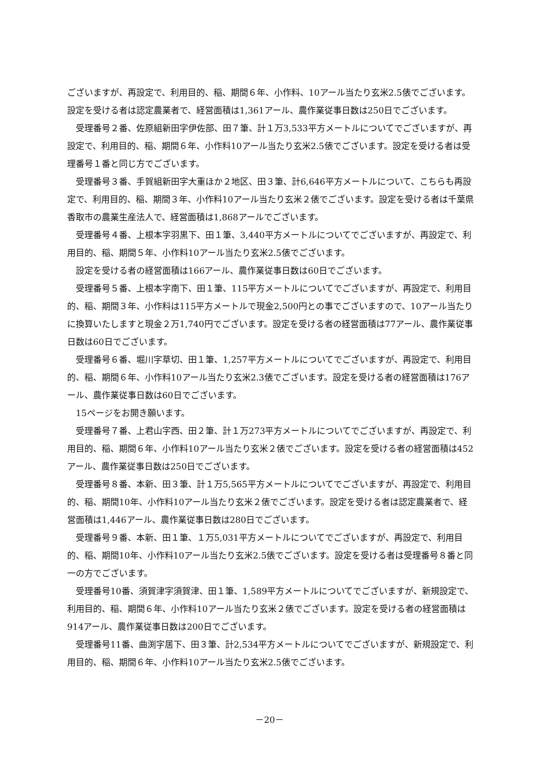ございますが、再設定で、利用目的、稲、期間６年、小作料、10アール当たり玄米2.5俵でございます。設定を受ける者は認定農業者で、経営面積は1,361アール、農作業従事日数は250日でございます。
受理番号２番、佐原組新田字伊佐部、田７筆、計１万3,533平方メートルについてでございますが、再設定で、利用目的、稲、期間６年、小作料10アール当たり玄米2.5俵でございます。設定を受ける者は受理番号１番と同じ方でございます。
受理番号３番、手賀組新田字大重ほか２地区、田３筆、計6,646平方メートルについて、こちらも再設定で、利用目的、稲、期間３年、小作料10アール当たり玄米２俵でございます。設定を受ける者は千葉県香取市の農業生産法人で、経営面積は1,868アールでございます。
受理番号４番、上根本字羽黒下、田１筆、3,440平方メートルについてでございますが、再設定で、利用目的、稲、期間５年、小作料10アール当たり玄米2.5俵でございます。
設定を受ける者の経営面積は166アール、農作業従事日数は60日でございます。
受理番号５番、上根本字南下、田１筆、115平方メートルについてでございますが、再設定で、利用目的、稲、期間３年、小作料は115平方メートルで現金2,500円との事でございますので、10アール当たりに換算いたしますと現金２万1,740円でございます。設定を受ける者の経営面積は77アール、農作業従事日数は60日でございます。
受理番号６番、堀川字草切、田１筆、1,257平方メートルについてでございますが、再設定で、利用目的、稲、期間６年、小作料10アール当たり玄米2.3俵でございます。設定を受ける者の経営面積は176アール、農作業従事日数は60日でございます。
15ページをお開き願います。
受理番号７番、上君山字西、田２筆、計１万273平方メートルについてでございますが、再設定で、利用目的、稲、期間６年、小作料10アール当たり玄米２俵でございます。設定を受ける者の経営面積は452アール、農作業従事日数は250日でございます。
受理番号８番、本新、田３筆、計１万5,565平方メートルについてでございますが、再設定で、利用目的、稲、期間10年、小作料10アール当たり玄米２俵でございます。設定を受ける者は認定農業者で、経営面積は1,446アール、農作業従事日数は280日でございます。
受理番号９番、本新、田１筆、１万5,031平方メートルについてでございますが、再設定で、利用目的、稲、期間10年、小作料10アール当たり玄米2.5俵でございます。設定を受ける者は受理番号８番と同一の方でございます。
受理番号10番、須賀津字須賀津、田１筆、1,589平方メートルについてでございますが、新規設定で、利用目的、稲、期間６年、小作料10アール当たり玄米２俵でございます。設定を受ける者の経営面積は914アール、農作業従事日数は200日でございます。
受理番号11番、曲渕字居下、田３筆、計2,534平方メートルについてでございますが、新規設定で、利用目的、稲、期間６年、小作料10アール当たり玄米2.5俵でございます。
－20－